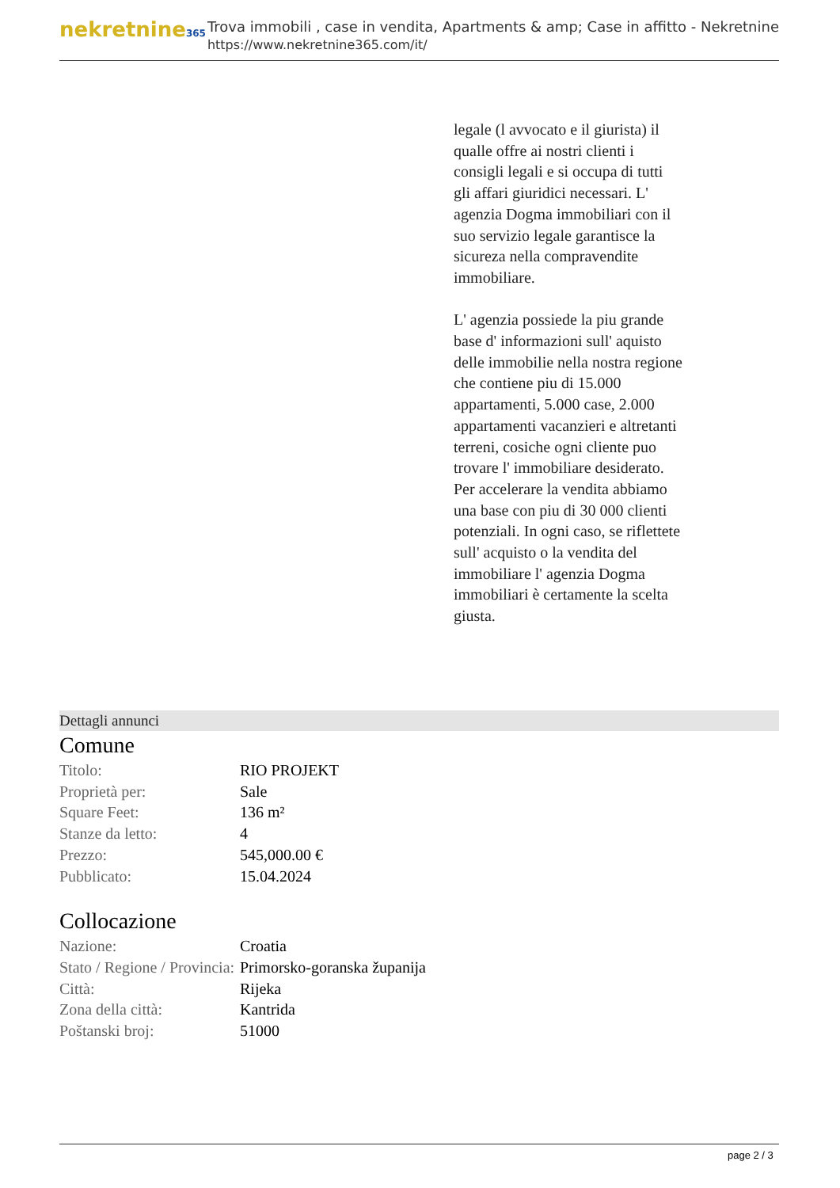nekretnine365
Trova immobili , case in vendita, Apartments & amp; Case in affitto - Nekretnine
https://www.nekretnine365.com/it/
legale (l avvocato e il giurista) il qualle offre ai nostri clienti i consigli legali e si occupa di tutti gli affari giuridici necessari. L' agenzia Dogma immobiliari con il suo servizio legale garantisce la sicureza nella compravendite immobiliare.
L' agenzia possiede la piu grande base d' informazioni sull' aquisto delle immobilie nella nostra regione che contiene piu di 15.000 appartamenti, 5.000 case, 2.000 appartamenti vacanzieri e altretanti terreni, cosiche ogni cliente puo trovare l' immobiliare desiderato. Per accelerare la vendita abbiamo una base con piu di 30 000 clienti potenziali. In ogni caso, se riflettete sull' acquisto o la vendita del immobiliare l' agenzia Dogma immobiliari è certamente la scelta giusta.
Dettagli annunci
Comune
| Titolo: | RIO PROJEKT |
| Proprietà per: | Sale |
| Square Feet: | 136 m² |
| Stanze da letto: | 4 |
| Prezzo: | 545,000.00 € |
| Pubblicato: | 15.04.2024 |
Collocazione
| Nazione: | Croatia |
| Stato / Regione / Provincia: | Primorsko-goranska županija |
| Città: | Rijeka |
| Zona della città: | Kantrida |
| Poštanski broj: | 51000 |
page 2 / 3